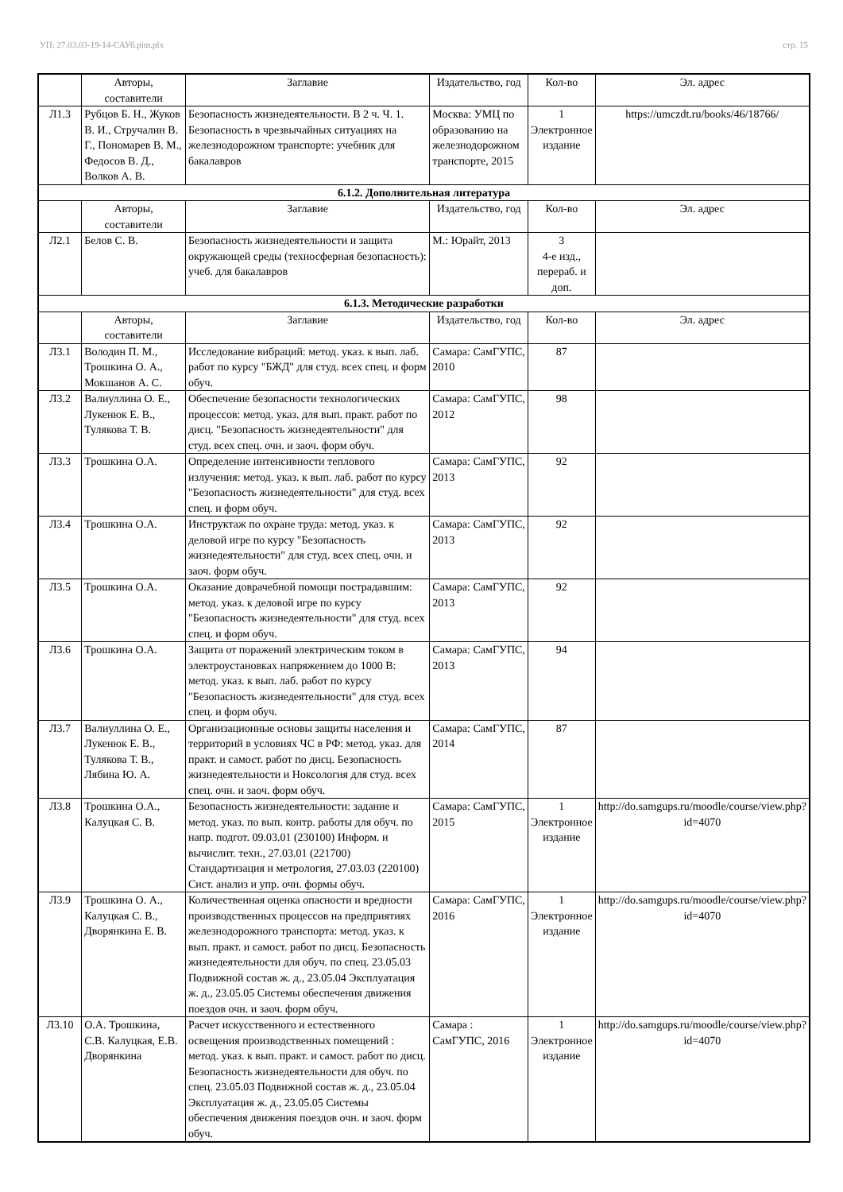УП: 27.03.03-19-14-САУб.plm.plx стр. 15
| | Авторы, составители | Заглавие | Издательство, год | Кол-во | Эл. адрес |
| --- | --- | --- | --- | --- | --- |
| Л1.3 | Рубцов Б. Н., Жуков В. И., Стручалин В. Г., Пономарев В. М., Федосов В. Д., Волков А. В. | Безопасность жизнедеятельности. В 2 ч. Ч. 1. Безопасность в чрезвычайных ситуациях на железнодорожном транспорте: учебник для бакалавров | Москва: УМЦ по образованию на железнодорожном транспорте, 2015 | 1 Электронное издание | https://umczdt.ru/books/46/18766/ |
| 6.1.2. Дополнительная литература | | | | | |
| | Авторы, составители | Заглавие | Издательство, год | Кол-во | Эл. адрес |
| Л2.1 | Белов С. В. | Безопасность жизнедеятельности и защита окружающей среды (техносферная безопасность): учеб. для бакалавров | М.: Юрайт, 2013 | 3 4-е изд., перераб. и доп. | |
| 6.1.3. Методические разработки | | | | | |
| | Авторы, составители | Заглавие | Издательство, год | Кол-во | Эл. адрес |
| Л3.1 | Володин П. М., Трошкина О. А., Мокшанов А. С. | Исследование вибраций: метод. указ. к вып. лаб. работ по курсу "БЖД" для студ. всех спец. и форм обуч. | Самара: СамГУПС, 2010 | 87 | |
| Л3.2 | Валиуллина О. Е., Лукенюк Е. В., Тулякова Т. В. | Обеспечение безопасности технологических процессов: метод. указ. для вып. практ. работ по дисц. "Безопасность жизнедеятельности" для студ. всех спец. очн. и заоч. форм обуч. | Самара: СамГУПС, 2012 | 98 | |
| Л3.3 | Трошкина О.А. | Определение интенсивности теплового излучения: метод. указ. к вып. лаб. работ по курсу "Безопасность жизнедеятельности" для студ. всех спец. и форм обуч. | Самара: СамГУПС, 2013 | 92 | |
| Л3.4 | Трошкина О.А. | Инструктаж по охране труда: метод. указ. к деловой игре по курсу "Безопасность жизнедеятельности" для студ. всех спец. очн. и заоч. форм обуч. | Самара: СамГУПС, 2013 | 92 | |
| Л3.5 | Трошкина О.А. | Оказание доврачебной помощи пострадавшим: метод. указ. к деловой игре по курсу "Безопасность жизнедеятельности" для студ. всех спец. и форм обуч. | Самара: СамГУПС, 2013 | 92 | |
| Л3.6 | Трошкина О.А. | Защита от поражений электрическим током в электроустановках напряжением до 1000 В: метод. указ. к вып. лаб. работ по курсу "Безопасность жизнедеятельности" для студ. всех спец. и форм обуч. | Самара: СамГУПС, 2013 | 94 | |
| Л3.7 | Валиуллина О. Е., Лукенюк Е. В., Тулякова Т. В., Лябина Ю. А. | Организационные основы защиты населения и территорий в условиях ЧС в РФ: метод. указ. для практ. и самост. работ по дисц. Безопасность жизнедеятельности и Ноксология для студ. всех спец. очн. и заоч. форм обуч. | Самара: СамГУПС, 2014 | 87 | |
| Л3.8 | Трошкина О.А., Калуцкая С. В. | Безопасность жизнедеятельности: задание и метод. указ. по вып. контр. работы для обуч. по напр. подгот. 09.03.01 (230100) Информ. и вычислит. техн., 27.03.01 (221700) Стандартизация и метрология, 27.03.03 (220100) Сист. анализ и упр. очн. формы обуч. | Самара: СамГУПС, 2015 | 1 Электронное издание | http://do.samgups.ru/moodle/course/view.php?id=4070 |
| Л3.9 | Трошкина О. А., Калуцкая С. В., Дворянкина Е. В. | Количественная оценка опасности и вредности производственных процессов на предприятиях железнодорожного транспорта: метод. указ. к вып. практ. и самост. работ по дисц. Безопасность жизнедеятельности для обуч. по спец. 23.05.03 Подвижной состав ж. д., 23.05.04 Эксплуатация ж. д., 23.05.05 Системы обеспечения движения поездов очн. и заоч. форм обуч. | Самара: СамГУПС, 2016 | 1 Электронное издание | http://do.samgups.ru/moodle/course/view.php?id=4070 |
| Л3.10 | О.А. Трошкина, С.В. Калуцкая, Е.В. Дворянкина | Расчет искусственного и естественного освещения производственных помещений : метод. указ. к вып. практ. и самост. работ по дисц. Безопасность жизнедеятельности для обуч. по спец. 23.05.03 Подвижной состав ж. д., 23.05.04 Эксплуатация ж. д., 23.05.05 Системы обеспечения движения поездов очн. и заоч. форм обуч. | Самара : СамГУПС, 2016 | 1 Электронное издание | http://do.samgups.ru/moodle/course/view.php?id=4070 |